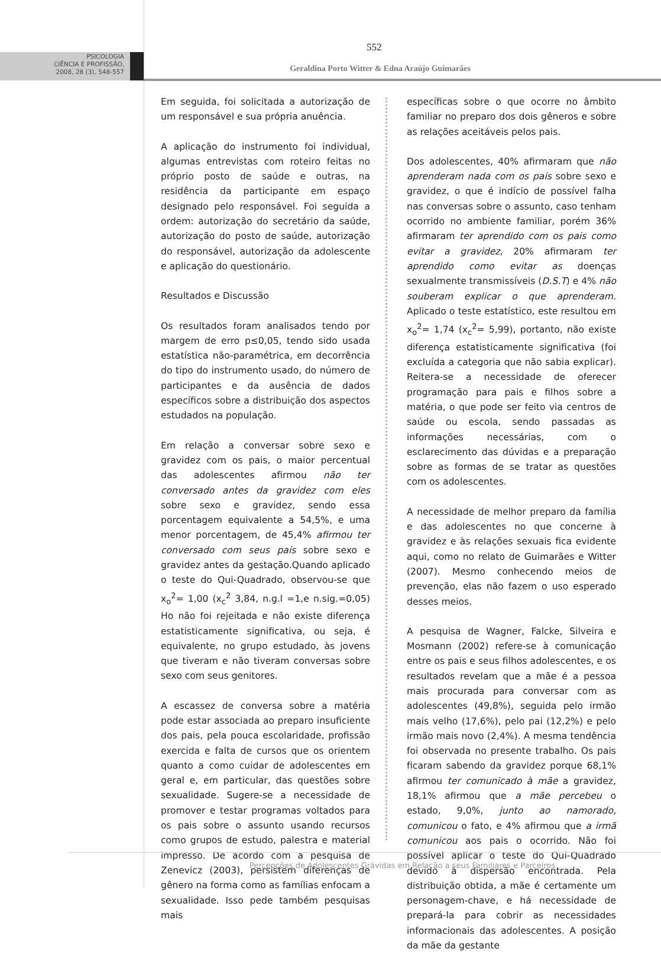552
PSICOLOGIA
CIÊNCIA E PROFISSÃO,
2008, 28 (3), 548-557
Geraldina Porto Witter & Edna Araújo Guimarães
Em seguida, foi solicitada a autorização de um responsável e sua própria anuência.
A aplicação do instrumento foi individual, algumas entrevistas com roteiro feitas no próprio posto de saúde e outras, na residência da participante em espaço designado pelo responsável. Foi seguida a ordem: autorização do secretário da saúde, autorização do posto de saúde, autorização do responsável, autorização da adolescente e aplicação do questionário.
Resultados e Discussão
Os resultados foram analisados tendo por margem de erro p≤0,05, tendo sido usada estatística não-paramétrica, em decorrência do tipo do instrumento usado, do número de participantes e da ausência de dados específicos sobre a distribuição dos aspectos estudados na população.
Em relação a conversar sobre sexo e gravidez com os pais, o maior percentual das adolescentes afirmou não ter conversado antes da gravidez com eles sobre sexo e gravidez, sendo essa porcentagem equivalente a 54,5%, e uma menor porcentagem, de 45,4% afirmou ter conversado com seus pais sobre sexo e gravidez antes da gestação.Quando aplicado o teste do Qui-Quadrado, observou-se que x<sub>o</sub><sup>2</sup>= 1,00 (x<sub>c</sub><sup>2</sup> 3,84, n.g.l =1,e n.sig.=0,05) Ho não foi rejeitada e não existe diferença estatisticamente significativa, ou seja, é equivalente, no grupo estudado, às jovens que tiveram e não tiveram conversas sobre sexo com seus genitores.
A escassez de conversa sobre a matéria pode estar associada ao preparo insuficiente dos pais, pela pouca escolaridade, profissão exercida e falta de cursos que os orientem quanto a como cuidar de adolescentes em geral e, em particular, das questões sobre sexualidade. Sugere-se a necessidade de promover e testar programas voltados para os pais sobre o assunto usando recursos como grupos de estudo, palestra e material impresso. De acordo com a pesquisa de Zenevicz (2003), persistem diferenças de gênero na forma como as famílias enfocam a sexualidade. Isso pede também pesquisas mais
específicas sobre o que ocorre no âmbito familiar no preparo dos dois gêneros e sobre as relações aceitáveis pelos pais.
Dos adolescentes, 40% afirmaram que não aprenderam nada com os pais sobre sexo e gravidez, o que é indício de possível falha nas conversas sobre o assunto, caso tenham ocorrido no ambiente familiar, porém 36% afirmaram ter aprendido com os pais como evitar a gravidez, 20% afirmaram ter aprendido como evitar as doenças sexualmente transmissíveis (D.S.T) e 4% não souberam explicar o que aprenderam. Aplicado o teste estatístico, este resultou em x<sub>o</sub><sup>2</sup>= 1,74 (x<sub>c</sub><sup>2</sup>= 5,99), portanto, não existe diferença estatisticamente significativa (foi excluída a categoria que não sabia explicar). Reitera-se a necessidade de oferecer programação para pais e filhos sobre a matéria, o que pode ser feito via centros de saúde ou escola, sendo passadas as informações necessárias, com o esclarecimento das dúvidas e a preparação sobre as formas de se tratar as questões com os adolescentes.
A necessidade de melhor preparo da família e das adolescentes no que concerne à gravidez e às relações sexuais fica evidente aqui, como no relato de Guimarães e Witter (2007). Mesmo conhecendo meios de prevenção, elas não fazem o uso esperado desses meios.
A pesquisa de Wagner, Falcke, Silveira e Mosmann (2002) refere-se à comunicação entre os pais e seus filhos adolescentes, e os resultados revelam que a mãe é a pessoa mais procurada para conversar com as adolescentes (49,8%), seguida pelo irmão mais velho (17,6%), pelo pai (12,2%) e pelo irmão mais novo (2,4%). A mesma tendência foi observada no presente trabalho. Os pais ficaram sabendo da gravidez porque 68,1% afirmou ter comunicado à mãe a gravidez, 18,1% afirmou que a mãe percebeu o estado, 9,0%, junto ao namorado, comunicou o fato, e 4% afirmou que a irmã comunicou aos pais o ocorrido. Não foi possível aplicar o teste do Qui-Quadrado devido à dispersão encontrada. Pela distribuição obtida, a mãe é certamente um personagem-chave, e há necessidade de prepará-la para cobrir as necessidades informacionais das adolescentes. A posição da mãe da gestante
Perçepções de Adolescentes Grávidas em Relação a seus Familiares e Parceiros